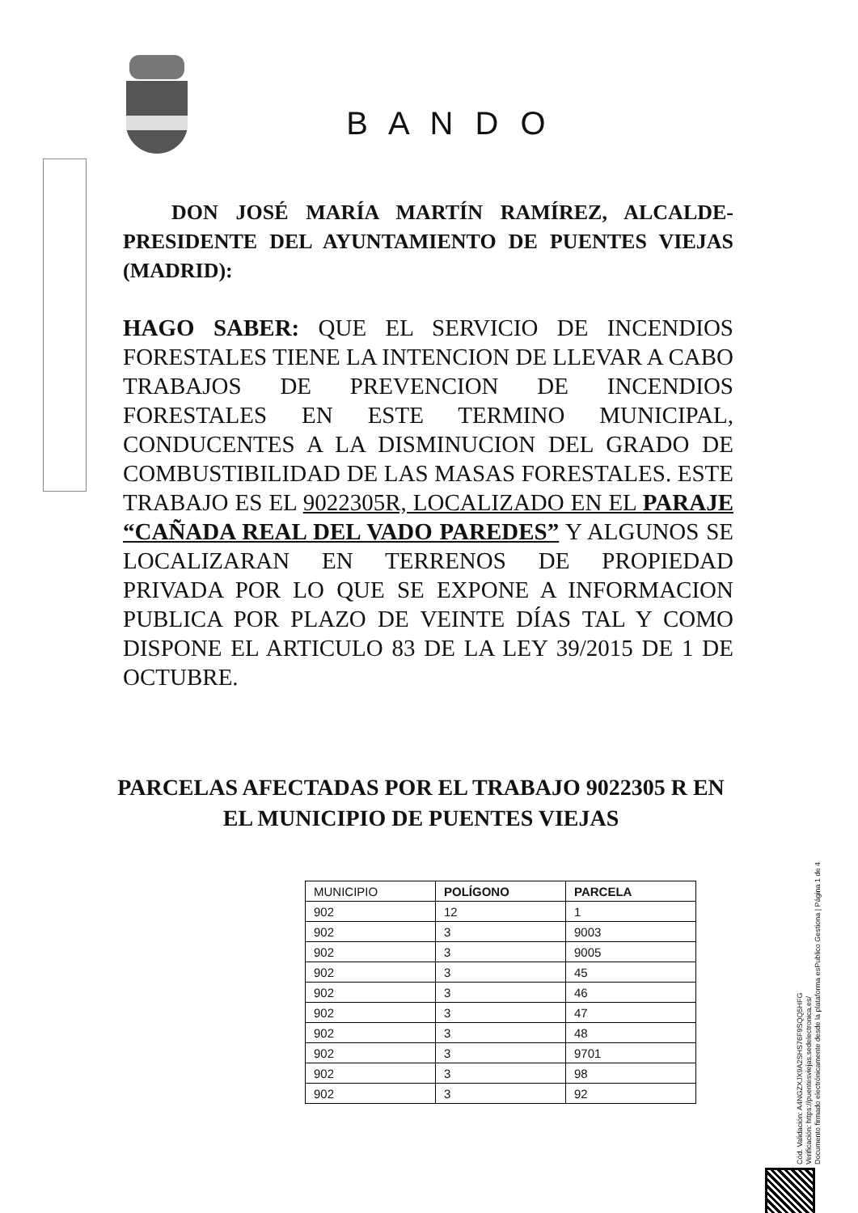B A N D O
DON JOSÉ MARÍA MARTÍN RAMÍREZ, ALCALDE-PRESIDENTE DEL AYUNTAMIENTO DE PUENTES VIEJAS (MADRID):
HAGO SABER: QUE EL SERVICIO DE INCENDIOS FORESTALES TIENE LA INTENCION DE LLEVAR A CABO TRABAJOS DE PREVENCION DE INCENDIOS FORESTALES EN ESTE TERMINO MUNICIPAL, CONDUCENTES A LA DISMINUCION DEL GRADO DE COMBUSTIBILIDAD DE LAS MASAS FORESTALES. ESTE TRABAJO ES EL 9022305R, LOCALIZADO EN EL PARAJE “CAÑADA REAL DEL VADO PAREDES” Y ALGUNOS SE LOCALIZARAN EN TERRENOS DE PROPIEDAD PRIVADA POR LO QUE SE EXPONE A INFORMACION PUBLICA POR PLAZO DE VEINTE DÍAS TAL Y COMO DISPONE EL ARTICULO 83 DE LA LEY 39/2015 DE 1 DE OCTUBRE.
PARCELAS AFECTADAS POR EL TRABAJO 9022305 R EN EL MUNICIPIO DE PUENTES VIEJAS
| MUNICIPIO | POLÍGONO | PARCELA |
| --- | --- | --- |
| 902 | 12 | 1 |
| 902 | 3 | 9003 |
| 902 | 3 | 9005 |
| 902 | 3 | 45 |
| 902 | 3 | 46 |
| 902 | 3 | 47 |
| 902 | 3 | 48 |
| 902 | 3 | 9701 |
| 902 | 3 | 98 |
| 902 | 3 | 92 |
Cód. Validación: A4NGZXJX9A2SHS76F9SQQ5HFG
Verificación: https://puentesviejas.sedelectronica.es/
Documento firmado electrónicamente desde la plataforma esPublico Gestiona | Página 1 de 4